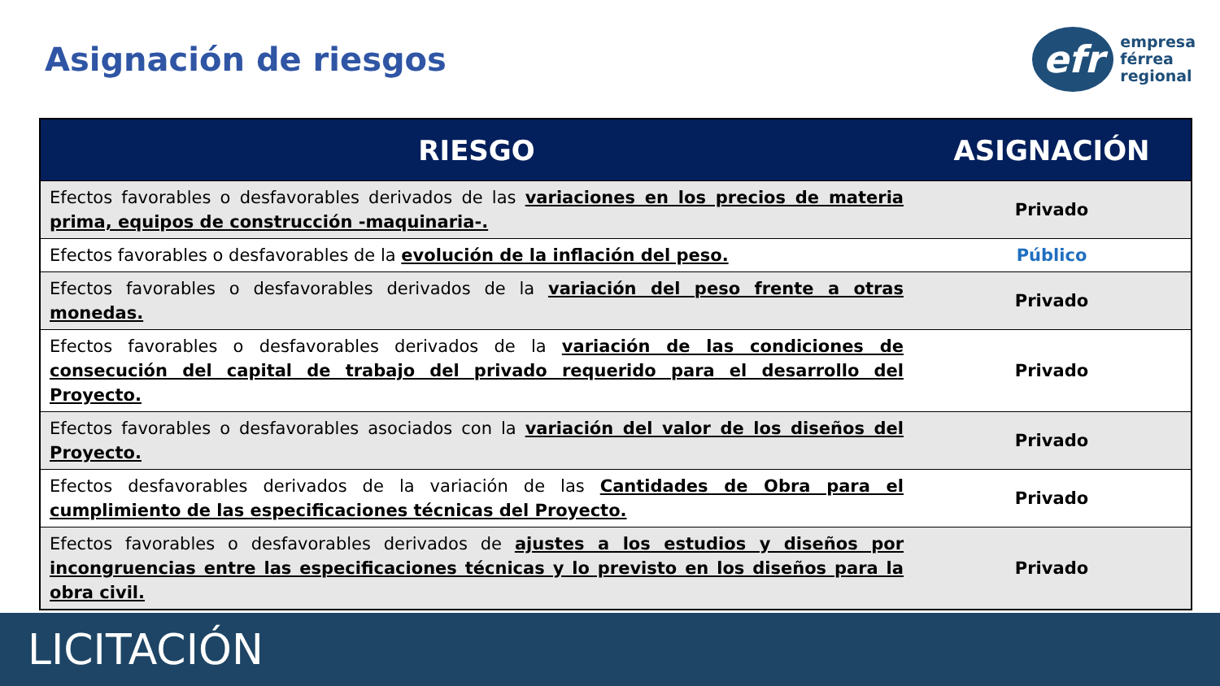Asignación de riesgos
efr
empresa
férrea
regional
| RIESGO | ASIGNACIÓN |
| --- | --- |
| Efectos favorables o desfavorables derivados de las variaciones en los precios de materia prima, equipos de construcción -maquinaria-. | Privado |
| Efectos favorables o desfavorables de la evolución de la inflación del peso. | Público |
| Efectos favorables o desfavorables derivados de la variación del peso frente a otras monedas. | Privado |
| Efectos favorables o desfavorables derivados de la variación de las condiciones de consecución del capital de trabajo del privado requerido para el desarrollo del Proyecto. | Privado |
| Efectos favorables o desfavorables asociados con la variación del valor de los diseños del Proyecto. | Privado |
| Efectos desfavorables derivados de la variación de las Cantidades de Obra para el cumplimiento de las especificaciones técnicas del Proyecto. | Privado |
| Efectos favorables o desfavorables derivados de ajustes a los estudios y diseños por incongruencias entre las especificaciones técnicas y lo previsto en los diseños para la obra civil. | Privado |
LICITACIÓN